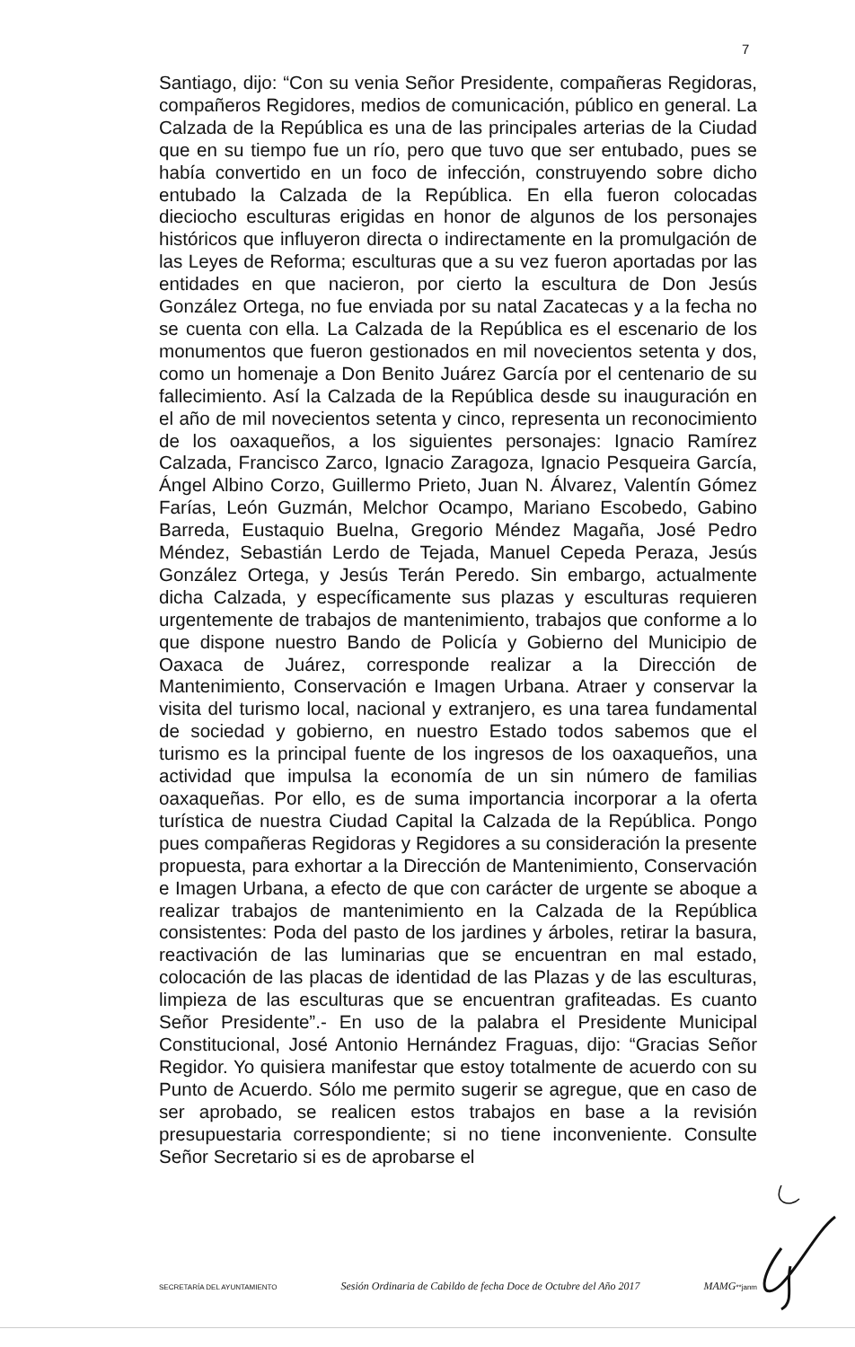7
Santiago, dijo: “Con su venia Señor Presidente, compañeras Regidoras, compañeros Regidores, medios de comunicación, público en general. La Calzada de la República es una de las principales arterias de la Ciudad que en su tiempo fue un río, pero que tuvo que ser entubado, pues se había convertido en un foco de infección, construyendo sobre dicho entubado la Calzada de la República. En ella fueron colocadas dieciocho esculturas erigidas en honor de algunos de los personajes históricos que influyeron directa o indirectamente en la promulgación de las Leyes de Reforma; esculturas que a su vez fueron aportadas por las entidades en que nacieron, por cierto la escultura de Don Jesús González Ortega, no fue enviada por su natal Zacatecas y a la fecha no se cuenta con ella. La Calzada de la República es el escenario de los monumentos que fueron gestionados en mil novecientos setenta y dos, como un homenaje a Don Benito Juárez García por el centenario de su fallecimiento. Así la Calzada de la República desde su inauguración en el año de mil novecientos setenta y cinco, representa un reconocimiento de los oaxaqueños, a los siguientes personajes: Ignacio Ramírez Calzada, Francisco Zarco, Ignacio Zaragoza, Ignacio Pesqueira García, Ángel Albino Corzo, Guillermo Prieto, Juan N. Álvarez, Valentín Gómez Farías, León Guzmán, Melchor Ocampo, Mariano Escobedo, Gabino Barreda, Eustaquio Buelna, Gregorio Méndez Magaña, José Pedro Méndez, Sebastián Lerdo de Tejada, Manuel Cepeda Peraza, Jesús González Ortega, y Jesús Terán Peredo. Sin embargo, actualmente dicha Calzada, y específicamente sus plazas y esculturas requieren urgentemente de trabajos de mantenimiento, trabajos que conforme a lo que dispone nuestro Bando de Policía y Gobierno del Municipio de Oaxaca de Juárez, corresponde realizar a la Dirección de Mantenimiento, Conservación e Imagen Urbana. Atraer y conservar la visita del turismo local, nacional y extranjero, es una tarea fundamental de sociedad y gobierno, en nuestro Estado todos sabemos que el turismo es la principal fuente de los ingresos de los oaxaqueños, una actividad que impulsa la economía de un sin número de familias oaxaqueñas. Por ello, es de suma importancia incorporar a la oferta turística de nuestra Ciudad Capital la Calzada de la República. Pongo pues compañeras Regidoras y Regidores a su consideración la presente propuesta, para exhortar a la Dirección de Mantenimiento, Conservación e Imagen Urbana, a efecto de que con carácter de urgente se aboque a realizar trabajos de mantenimiento en la Calzada de la República consistentes: Poda del pasto de los jardines y árboles, retirar la basura, reactivación de las luminarias que se encuentran en mal estado, colocación de las placas de identidad de las Plazas y de las esculturas, limpieza de las esculturas que se encuentran grafiteadas. Es cuanto Señor Presidente”.- En uso de la palabra el Presidente Municipal Constitucional, José Antonio Hernández Fraguas, dijo: “Gracias Señor Regidor. Yo quisiera manifestar que estoy totalmente de acuerdo con su Punto de Acuerdo. Sólo me permito sugerir se agregue, que en caso de ser aprobado, se realicen estos trabajos en base a la revisión presupuestaria correspondiente; si no tiene inconveniente. Consulte Señor Secretario si es de aprobarse el
SECRETARÍA DEL AYUNTAMIENTO Sesión Ordinaria de Cabildo de fecha Doce de Octubre del Año 2017 MAMG**janm